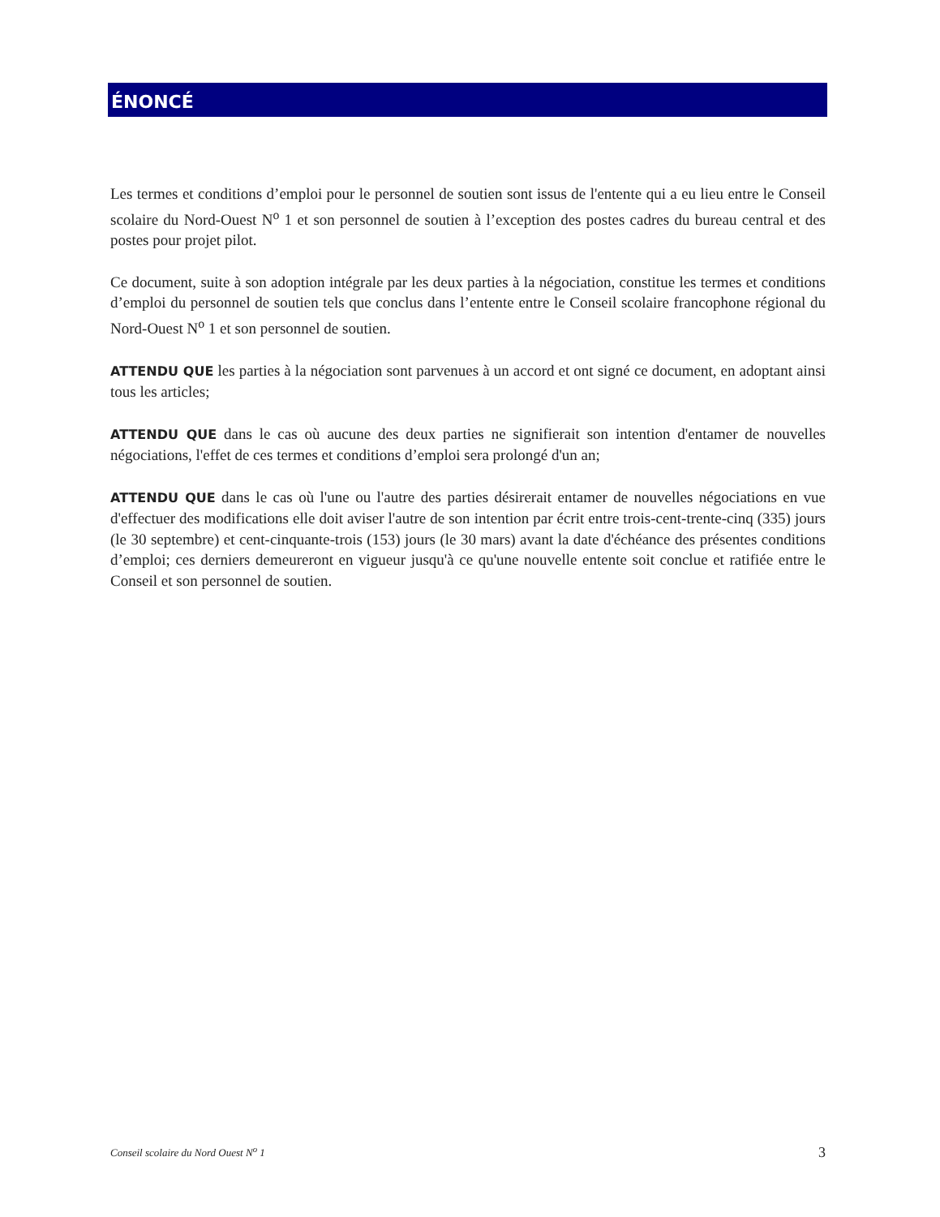ÉNONCÉ
Les termes et conditions d’emploi pour le personnel de soutien sont issus de l'entente qui a eu lieu entre le Conseil scolaire du Nord-Ouest N<sup>o</sup> 1 et son personnel de soutien à l’exception des postes cadres du bureau central et des postes pour projet pilot.
Ce document, suite à son adoption intégrale par les deux parties à la négociation, constitue les termes et conditions d’emploi du personnel de soutien tels que conclus dans l’entente entre le Conseil scolaire francophone régional du Nord-Ouest N<sup>o</sup> 1 et son personnel de soutien.
ATTENDU QUE les parties à la négociation sont parvenues à un accord et ont signé ce document, en adoptant ainsi tous les articles;
ATTENDU QUE dans le cas où aucune des deux parties ne signifierait son intention d'entamer de nouvelles négociations, l'effet de ces termes et conditions d’emploi sera prolongé d'un an;
ATTENDU QUE dans le cas où l'une ou l'autre des parties désirerait entamer de nouvelles négociations en vue d'effectuer des modifications elle doit aviser l'autre de son intention par écrit entre trois-cent-trente-cinq (335) jours (le 30 septembre) et cent-cinquante-trois (153) jours (le 30 mars) avant la date d'échéance des présentes conditions d’emploi; ces derniers demeureront en vigueur jusqu'à ce qu'une nouvelle entente soit conclue et ratifiée entre le Conseil et son personnel de soutien.
Conseil scolaire du Nord Ouest N<sup>o</sup> 1 3